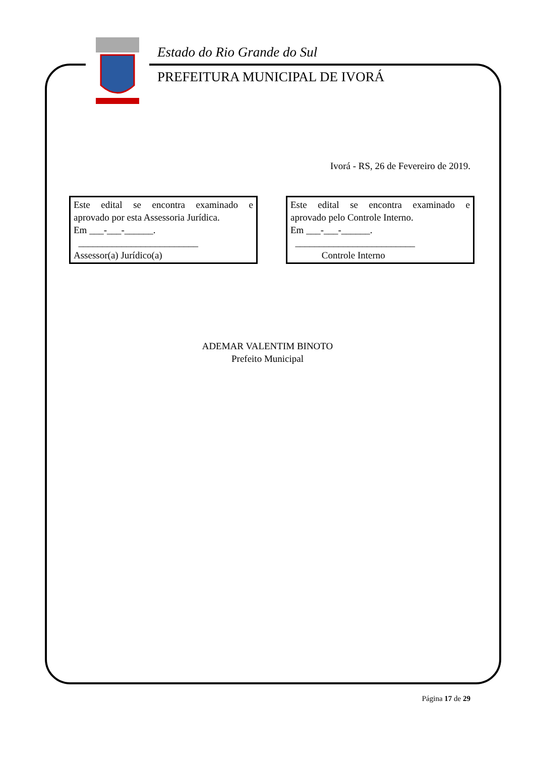Estado do Rio Grande do Sul
PREFEITURA MUNICIPAL DE IVORÁ
Ivorá - RS, 26 de Fevereiro de 2019.
Este edital se encontra examinado e
aprovado por esta Assessoria Jurídica.
Em ___-___-______.
_________________________
Assessor(a) Jurídico(a)
Este edital se encontra examinado e
aprovado pelo Controle Interno.
Em ___-___-______.
_________________________
Controle Interno
ADEMAR VALENTIM BINOTO
Prefeito Municipal
Página 17 de 29